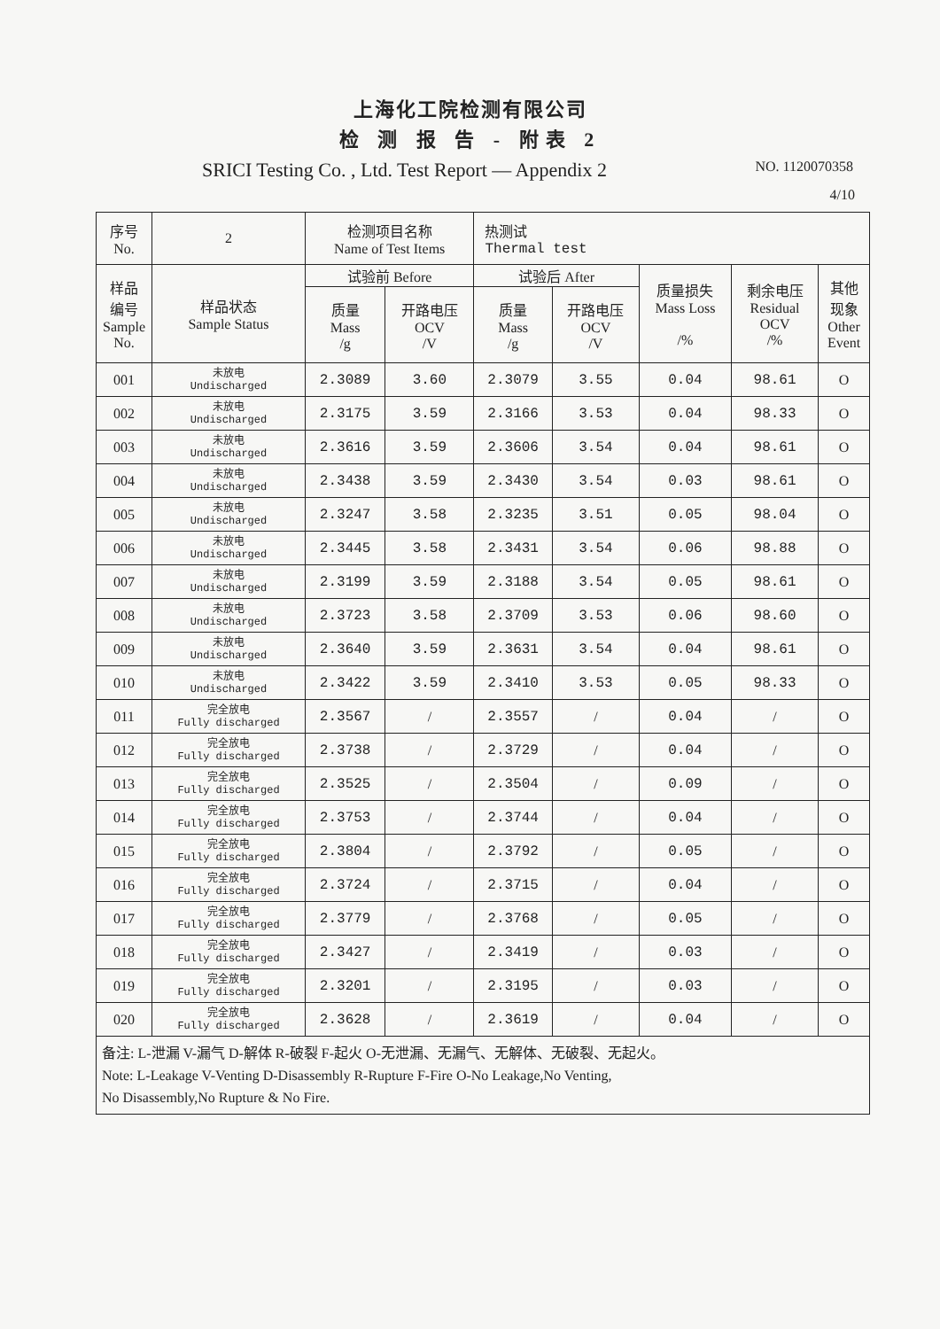上海化工院检测有限公司
检 测 报 告 - 附表 2
SRICI Testing Co. , Ltd. Test Report — Appendix 2 NO. 1120070358
4/10
| 序号 No. | 2 | 检测项目名称 Name of Test Items | | 热测试 Thermal test | | | | |
| 样品 编号 Sample No. | 样品状态 Sample Status | 试验前 Before | | 试验后 After | | 质量损失 Mass Loss /% | 剩余电压 Residual OCV /% | 其他 现象 Other Event |
| | | 质量 Mass /g | 开路电压 OCV /V | 质量 Mass /g | 开路电压 OCV /V | | | |
| 001 | 未放电 Undischarged | 2.3089 | 3.60 | 2.3079 | 3.55 | 0.04 | 98.61 | O |
| 002 | 未放电 Undischarged | 2.3175 | 3.59 | 2.3166 | 3.53 | 0.04 | 98.33 | O |
| 003 | 未放电 Undischarged | 2.3616 | 3.59 | 2.3606 | 3.54 | 0.04 | 98.61 | O |
| 004 | 未放电 Undischarged | 2.3438 | 3.59 | 2.3430 | 3.54 | 0.03 | 98.61 | O |
| 005 | 未放电 Undischarged | 2.3247 | 3.58 | 2.3235 | 3.51 | 0.05 | 98.04 | O |
| 006 | 未放电 Undischarged | 2.3445 | 3.58 | 2.3431 | 3.54 | 0.06 | 98.88 | O |
| 007 | 未放电 Undischarged | 2.3199 | 3.59 | 2.3188 | 3.54 | 0.05 | 98.61 | O |
| 008 | 未放电 Undischarged | 2.3723 | 3.58 | 2.3709 | 3.53 | 0.06 | 98.60 | O |
| 009 | 未放电 Undischarged | 2.3640 | 3.59 | 2.3631 | 3.54 | 0.04 | 98.61 | O |
| 010 | 未放电 Undischarged | 2.3422 | 3.59 | 2.3410 | 3.53 | 0.05 | 98.33 | O |
| 011 | 完全放电 Fully discharged | 2.3567 | / | 2.3557 | / | 0.04 | / | O |
| 012 | 完全放电 Fully discharged | 2.3738 | / | 2.3729 | / | 0.04 | / | O |
| 013 | 完全放电 Fully discharged | 2.3525 | / | 2.3504 | / | 0.09 | / | O |
| 014 | 完全放电 Fully discharged | 2.3753 | / | 2.3744 | / | 0.04 | / | O |
| 015 | 完全放电 Fully discharged | 2.3804 | / | 2.3792 | / | 0.05 | / | O |
| 016 | 完全放电 Fully discharged | 2.3724 | / | 2.3715 | / | 0.04 | / | O |
| 017 | 完全放电 Fully discharged | 2.3779 | / | 2.3768 | / | 0.05 | / | O |
| 018 | 完全放电 Fully discharged | 2.3427 | / | 2.3419 | / | 0.03 | / | O |
| 019 | 完全放电 Fully discharged | 2.3201 | / | 2.3195 | / | 0.03 | / | O |
| 020 | 完全放电 Fully discharged | 2.3628 | / | 2.3619 | / | 0.04 | / | O |
| 备注: L-泄漏 V-漏气 D-解体 R-破裂 F-起火 O-无泄漏、无漏气、无解体、无破裂、无起火。 Note: L-Leakage V-Venting D-Disassembly R-Rupture F-Fire O-No Leakage,No Venting, No Disassembly,No Rupture & No Fire. | | | | | | | | |